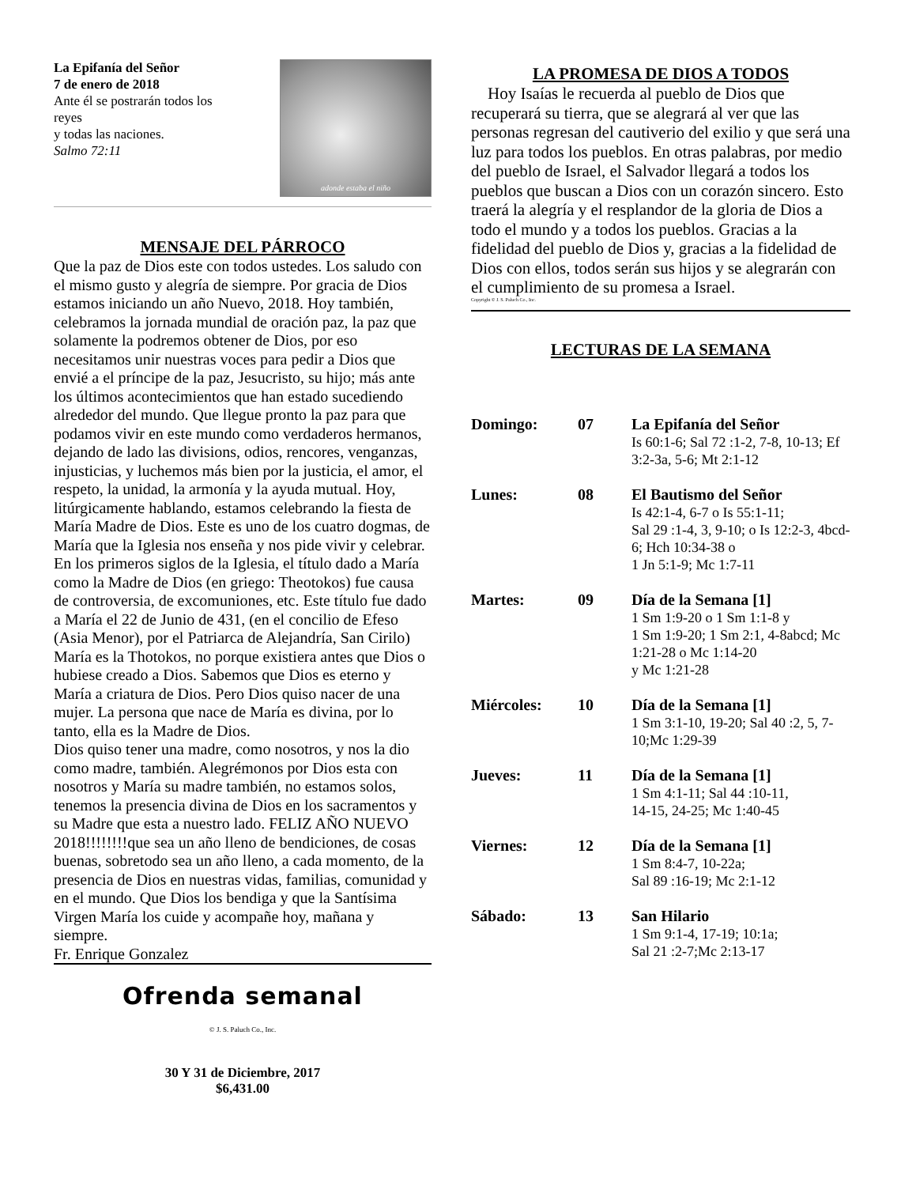La Epifanía del Señor
7 de enero de 2018
Ante él se postrarán todos los
reyes
y todas las naciones.
Salmo 72:11
adonde estaba el niño
MENSAJE DEL PÁRROCO
Que la paz de Dios este con todos ustedes. Los saludo con el mismo gusto y alegría de siempre. Por gracia de Dios estamos iniciando un año Nuevo, 2018. Hoy también, celebramos la jornada mundial de oración paz, la paz que solamente la podremos obtener de Dios, por eso necesitamos unir nuestras voces para pedir a Dios que envié a el príncipe de la paz, Jesucristo, su hijo; más ante los últimos acontecimientos que han estado sucediendo alrededor del mundo. Que llegue pronto la paz para que podamos vivir en este mundo como verdaderos hermanos, dejando de lado las divisions, odios, rencores, venganzas, injusticias, y luchemos más bien por la justicia, el amor, el respeto, la unidad, la armonía y la ayuda mutual. Hoy, litúrgicamente hablando, estamos celebrando la fiesta de María Madre de Dios. Este es uno de los cuatro dogmas, de María que la Iglesia nos enseña y nos pide vivir y celebrar. En los primeros siglos de la Iglesia, el título dado a María como la Madre de Dios (en griego: Theotokos) fue causa de controversia, de excomuniones, etc. Este título fue dado a María el 22 de Junio de 431, (en el concilio de Efeso (Asia Menor), por el Patriarca de Alejandría, San Cirilo) María es la Thotokos, no porque existiera antes que Dios o hubiese creado a Dios. Sabemos que Dios es eterno y María a criatura de Dios. Pero Dios quiso nacer de una mujer. La persona que nace de María es divina, por lo tanto, ella es la Madre de Dios.
Dios quiso tener una madre, como nosotros, y nos la dio como madre, también. Alegrémonos por Dios esta con nosotros y María su madre también, no estamos solos, tenemos la presencia divina de Dios en los sacramentos y su Madre que esta a nuestro lado. FELIZ AÑO NUEVO 2018!!!!!!!!que sea un año lleno de bendiciones, de cosas buenas, sobretodo sea un año lleno, a cada momento, de la presencia de Dios en nuestras vidas, familias, comunidad y en el mundo. Que Dios los bendiga y que la Santísima Virgen María los cuide y acompañe hoy, mañana y siempre.
Fr. Enrique Gonzalez
Ofrenda semanal
© J. S. Paluch Co., Inc.
30 Y 31 de Diciembre, 2017
$6,431.00
LA PROMESA DE DIOS A TODOS
Hoy Isaías le recuerda al pueblo de Dios que recuperará su tierra, que se alegrará al ver que las personas regresan del cautiverio del exilio y que será una luz para todos los pueblos. En otras palabras, por medio del pueblo de Israel, el Salvador llegará a todos los pueblos que buscan a Dios con un corazón sincero. Esto traerá la alegría y el resplandor de la gloria de Dios a todo el mundo y a todos los pueblos. Gracias a la fidelidad del pueblo de Dios y, gracias a la fidelidad de Dios con ellos, todos serán sus hijos y se alegrarán con el cumplimiento de su promesa a Israel.
Copyright © J. S. Paluch Co., Inc.
LECTURAS DE LA SEMANA
| Domingo: | 07 | La Epifanía del Señor Is 60:1-6; Sal 72 :1-2, 7-8, 10-13; Ef 3:2-3a, 5-6; Mt 2:1-12 |
| Lunes: | 08 | El Bautismo del Señor Is 42:1-4, 6-7 o Is 55:1-11; Sal 29 :1-4, 3, 9-10; o Is 12:2-3, 4bcd-6; Hch 10:34-38 o 1 Jn 5:1-9; Mc 1:7-11 |
| Martes: | 09 | Día de la Semana [1] 1 Sm 1:9-20 o 1 Sm 1:1-8 y 1 Sm 1:9-20; 1 Sm 2:1, 4-8abcd; Mc 1:21-28 o Mc 1:14-20 y Mc 1:21-28 |
| Miércoles: | 10 | Día de la Semana [1] 1 Sm 3:1-10, 19-20; Sal 40 :2, 5, 7-10;Mc 1:29-39 |
| Jueves: | 11 | Día de la Semana [1] 1 Sm 4:1-11; Sal 44 :10-11, 14-15, 24-25; Mc 1:40-45 |
| Viernes: | 12 | Día de la Semana [1] 1 Sm 8:4-7, 10-22a; Sal 89 :16-19; Mc 2:1-12 |
| Sábado: | 13 | San Hilario 1 Sm 9:1-4, 17-19; 10:1a; Sal 21 :2-7;Mc 2:13-17 |